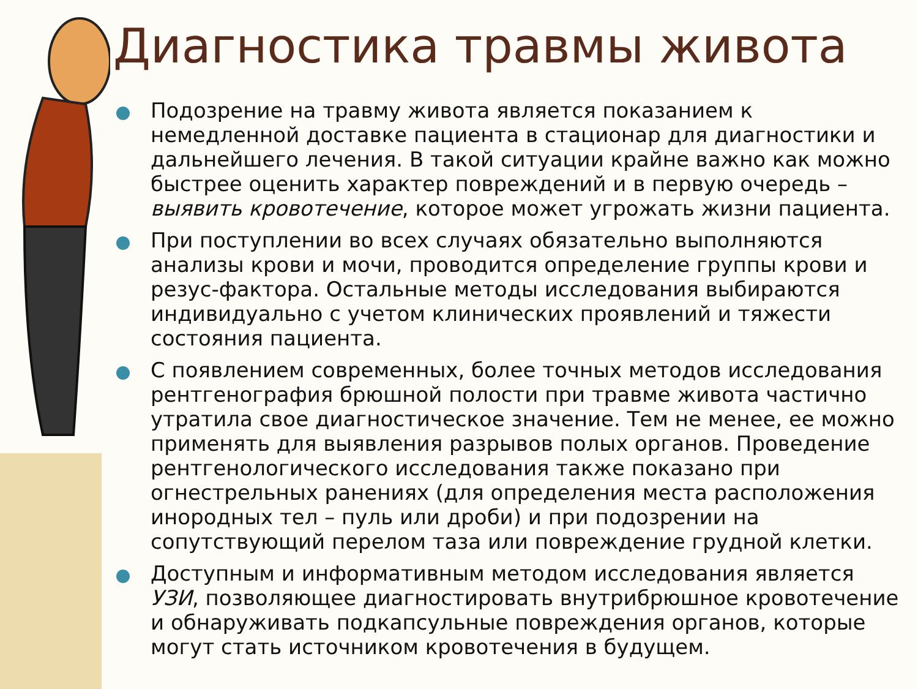Диагностика травмы живота
Подозрение на травму живота является показанием к немедленной доставке пациента в стационар для диагностики и дальнейшего лечения. В такой ситуации крайне важно как можно быстрее оценить характер повреждений и в первую очередь – выявить кровотечение, которое может угрожать жизни пациента.
При поступлении во всех случаях обязательно выполняются анализы крови и мочи, проводится определение группы крови и резус-фактора. Остальные методы исследования выбираются индивидуально с учетом клинических проявлений и тяжести состояния пациента.
С появлением современных, более точных методов исследования рентгенография брюшной полости при травме живота частично утратила свое диагностическое значение. Тем не менее, ее можно применять для выявления разрывов полых органов. Проведение рентгенологического исследования также показано при огнестрельных ранениях (для определения места расположения инородных тел – пуль или дроби) и при подозрении на сопутствующий перелом таза или повреждение грудной клетки.
Доступным и информативным методом исследования является УЗИ, позволяющее диагностировать внутрибрюшное кровотечение и обнаруживать подкапсульные повреждения органов, которые могут стать источником кровотечения в будущем.